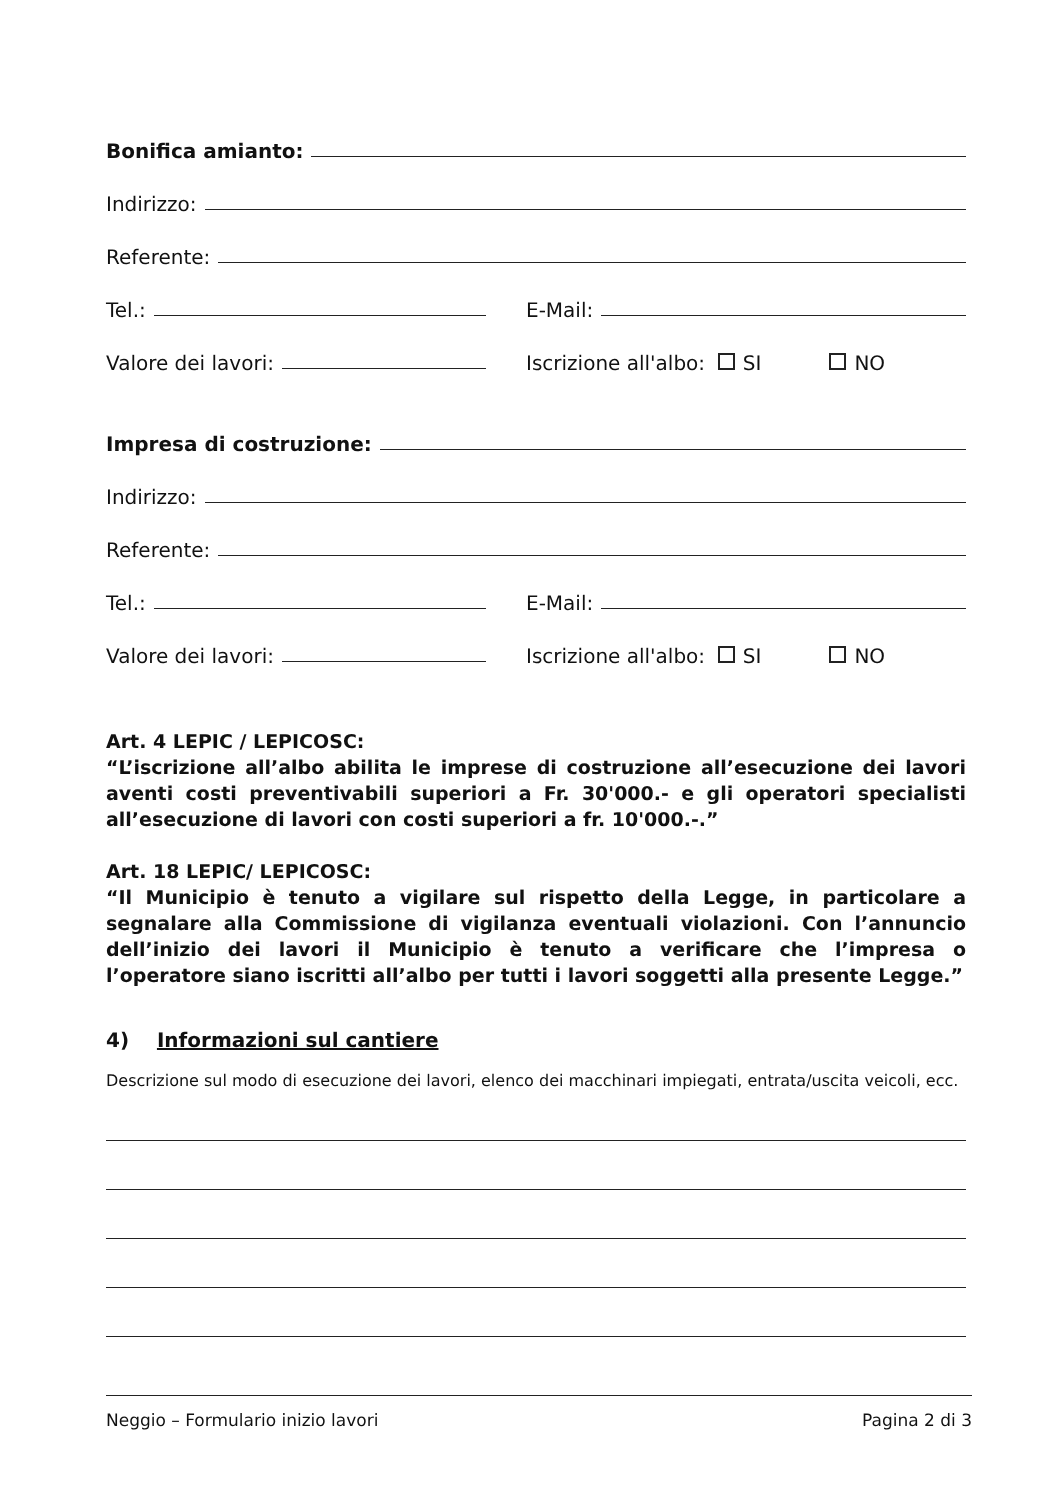Bonifica amianto:
Indirizzo:
Referente:
Tel.:
E-Mail:
Valore dei lavori:
Iscrizione all'albo: SI NO
Impresa di costruzione:
Indirizzo:
Referente:
Tel.:
E-Mail:
Valore dei lavori:
Iscrizione all'albo: SI NO
Art. 4 LEPIC / LEPICOSC:
“L’iscrizione all’albo abilita le imprese di costruzione all’esecuzione dei lavori aventi costi preventivabili superiori a Fr. 30'000.- e gli operatori specialisti all’esecuzione di lavori con costi superiori a fr. 10'000.-.”
Art. 18 LEPIC/ LEPICOSC:
“Il Municipio è tenuto a vigilare sul rispetto della Legge, in particolare a segnalare alla Commissione di vigilanza eventuali violazioni. Con l’annuncio dell’inizio dei lavori il Municipio è tenuto a verificare che l’impresa o l’operatore siano iscritti all’albo per tutti i lavori soggetti alla presente Legge.”
4) Informazioni sul cantiere
Descrizione sul modo di esecuzione dei lavori, elenco dei macchinari impiegati, entrata/uscita veicoli, ecc.
Neggio – Formulario inizio lavori Pagina 2 di 3